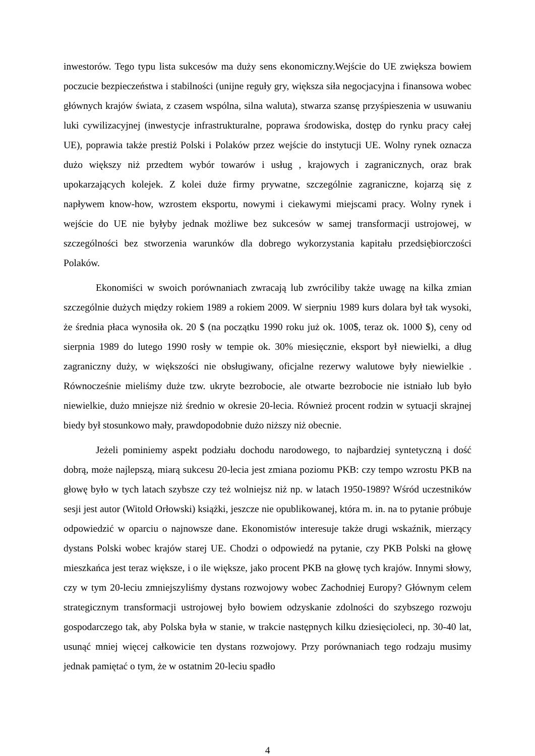inwestorów. Tego typu lista sukcesów ma duży sens ekonomiczny.Wejście do UE zwiększa bowiem poczucie bezpieczeństwa i stabilności (unijne reguły gry, większa siła negocjacyjna i finansowa wobec głównych krajów świata, z czasem wspólna, silna waluta), stwarza szansę przyśpieszenia w usuwaniu luki cywilizacyjnej (inwestycje infrastrukturalne, poprawa środowiska, dostęp do rynku pracy całej UE), poprawia także prestiż Polski i Polaków przez wejście do instytucji UE. Wolny rynek oznacza dużo większy niż przedtem wybór towarów i usług , krajowych i zagranicznych, oraz brak upokarzających kolejek. Z kolei duże firmy prywatne, szczególnie zagraniczne, kojarzą się z napływem know-how, wzrostem eksportu, nowymi i ciekawymi miejscami pracy. Wolny rynek i wejście do UE nie byłyby jednak możliwe bez sukcesów w samej transformacji ustrojowej, w szczególności bez stworzenia warunków dla dobrego wykorzystania kapitału przedsiębiorczości Polaków.
Ekonomiści w swoich porównaniach zwracają lub zwróciliby także uwagę na kilka zmian szczególnie dużych między rokiem 1989 a rokiem 2009. W sierpniu 1989 kurs dolara był tak wysoki, że średnia płaca wynosiła ok. 20 $ (na początku 1990 roku już ok. 100$, teraz ok. 1000 $), ceny od sierpnia 1989 do lutego 1990 rosły w tempie ok. 30% miesięcznie, eksport był niewielki, a dług zagraniczny duży, w większości nie obsługiwany, oficjalne rezerwy walutowe były niewielkie . Równocześnie mieliśmy duże tzw. ukryte bezrobocie, ale otwarte bezrobocie nie istniało lub było niewielkie, dużo mniejsze niż średnio w okresie 20-lecia. Również procent rodzin w sytuacji skrajnej biedy był stosunkowo mały, prawdopodobnie dużo niższy niż obecnie.
Jeżeli pominiemy aspekt podziału dochodu narodowego, to najbardziej syntetyczną i dość dobrą, może najlepszą, miarą sukcesu 20-lecia jest zmiana poziomu PKB: czy tempo wzrostu PKB na głowę było w tych latach szybsze czy też wolniejsz niż np. w latach 1950-1989? Wśród uczestników sesji jest autor (Witold Orłowski) książki, jeszcze nie opublikowanej, która m. in. na to pytanie próbuje odpowiedzić w oparciu o najnowsze dane. Ekonomistów interesuje także drugi wskaźnik, mierzący dystans Polski wobec krajów starej UE. Chodzi o odpowiedź na pytanie, czy PKB Polski na głowę mieszkańca jest teraz większe, i o ile większe, jako procent PKB na głowę tych krajów. Innymi słowy, czy w tym 20-leciu zmniejszyliśmy dystans rozwojowy wobec Zachodniej Europy? Głównym celem strategicznym transformacji ustrojowej było bowiem odzyskanie zdolności do szybszego rozwoju gospodarczego tak, aby Polska była w stanie, w trakcie następnych kilku dziesięcioleci, np. 30-40 lat, usunąć mniej więcej całkowicie ten dystans rozwojowy. Przy porównaniach tego rodzaju musimy jednak pamiętać o tym, że w ostatnim 20-leciu spadło
4